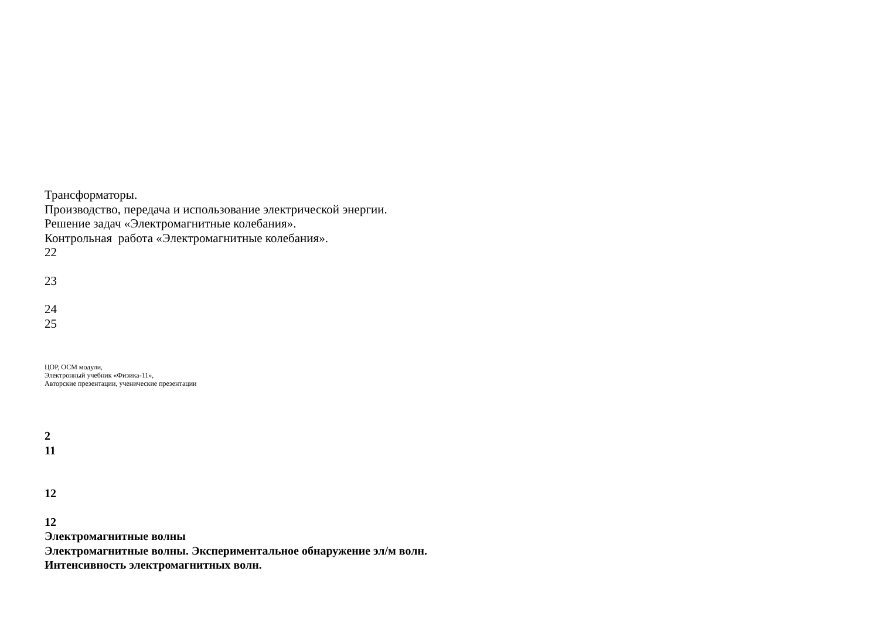Трансформаторы.
Производство, передача и использование электрической энергии.
Решение задач «Электромагнитные колебания».
Контрольная работа «Электромагнитные колебания».
22
23
24
25
ЦОР, ОСМ модули,
Электронный учебник «Физика-11»,
Авторские презентации, ученические презентации
2
11
12
12
Электромагнитные волны
Электромагнитные волны. Экспериментальное обнаружение эл/м волн.
Интенсивность электромагнитных волн.